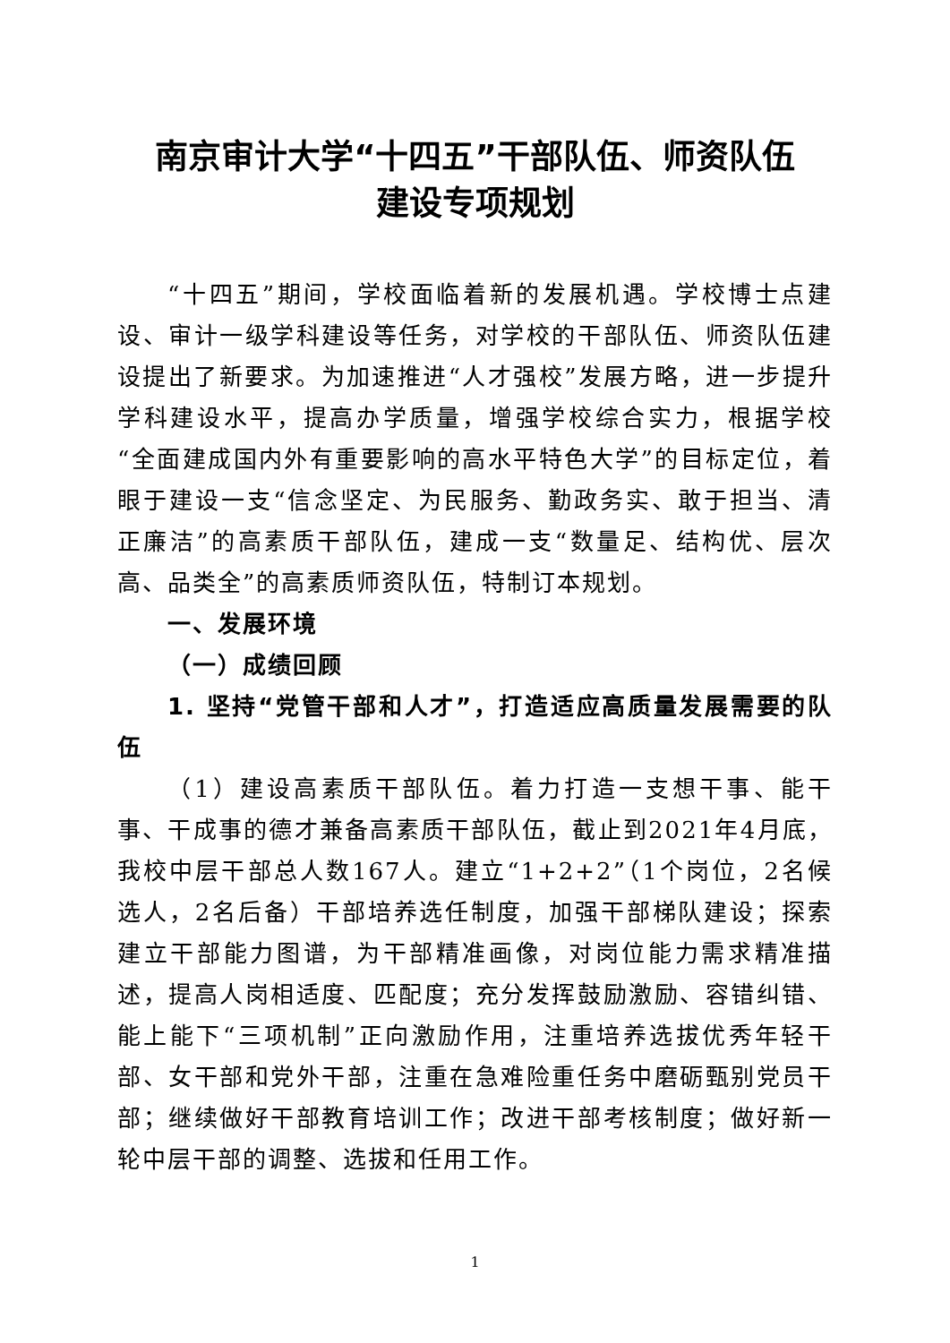南京审计大学“十四五”干部队伍、师资队伍
建设专项规划
“十四五”期间，学校面临着新的发展机遇。学校博士点建设、审计一级学科建设等任务，对学校的干部队伍、师资队伍建设提出了新要求。为加速推进“人才强校”发展方略，进一步提升学科建设水平，提高办学质量，增强学校综合实力，根据学校“全面建成国内外有重要影响的高水平特色大学”的目标定位，着眼于建设一支“信念坚定、为民服务、勤政务实、敢于担当、清正廉洁”的高素质干部队伍，建成一支“数量足、结构优、层次高、品类全”的高素质师资队伍，特制订本规划。
一、发展环境
（一）成绩回顾
1. 坚持“党管干部和人才”，打造适应高质量发展需要的队伍
（1）建设高素质干部队伍。着力打造一支想干事、能干事、干成事的德才兼备高素质干部队伍，截止到2021年4月底，我校中层干部总人数167人。建立“1+2+2”（1个岗位，2名候选人，2名后备）干部培养选任制度，加强干部梯队建设；探索建立干部能力图谱，为干部精准画像，对岗位能力需求精准描述，提高人岗相适度、匹配度；充分发挥鼓励激励、容错纠错、能上能下“三项机制”正向激励作用，注重培养选拔优秀年轻干部、女干部和党外干部，注重在急难险重任务中磨砺甄别党员干部；继续做好干部教育培训工作；改进干部考核制度；做好新一轮中层干部的调整、选拔和任用工作。
1